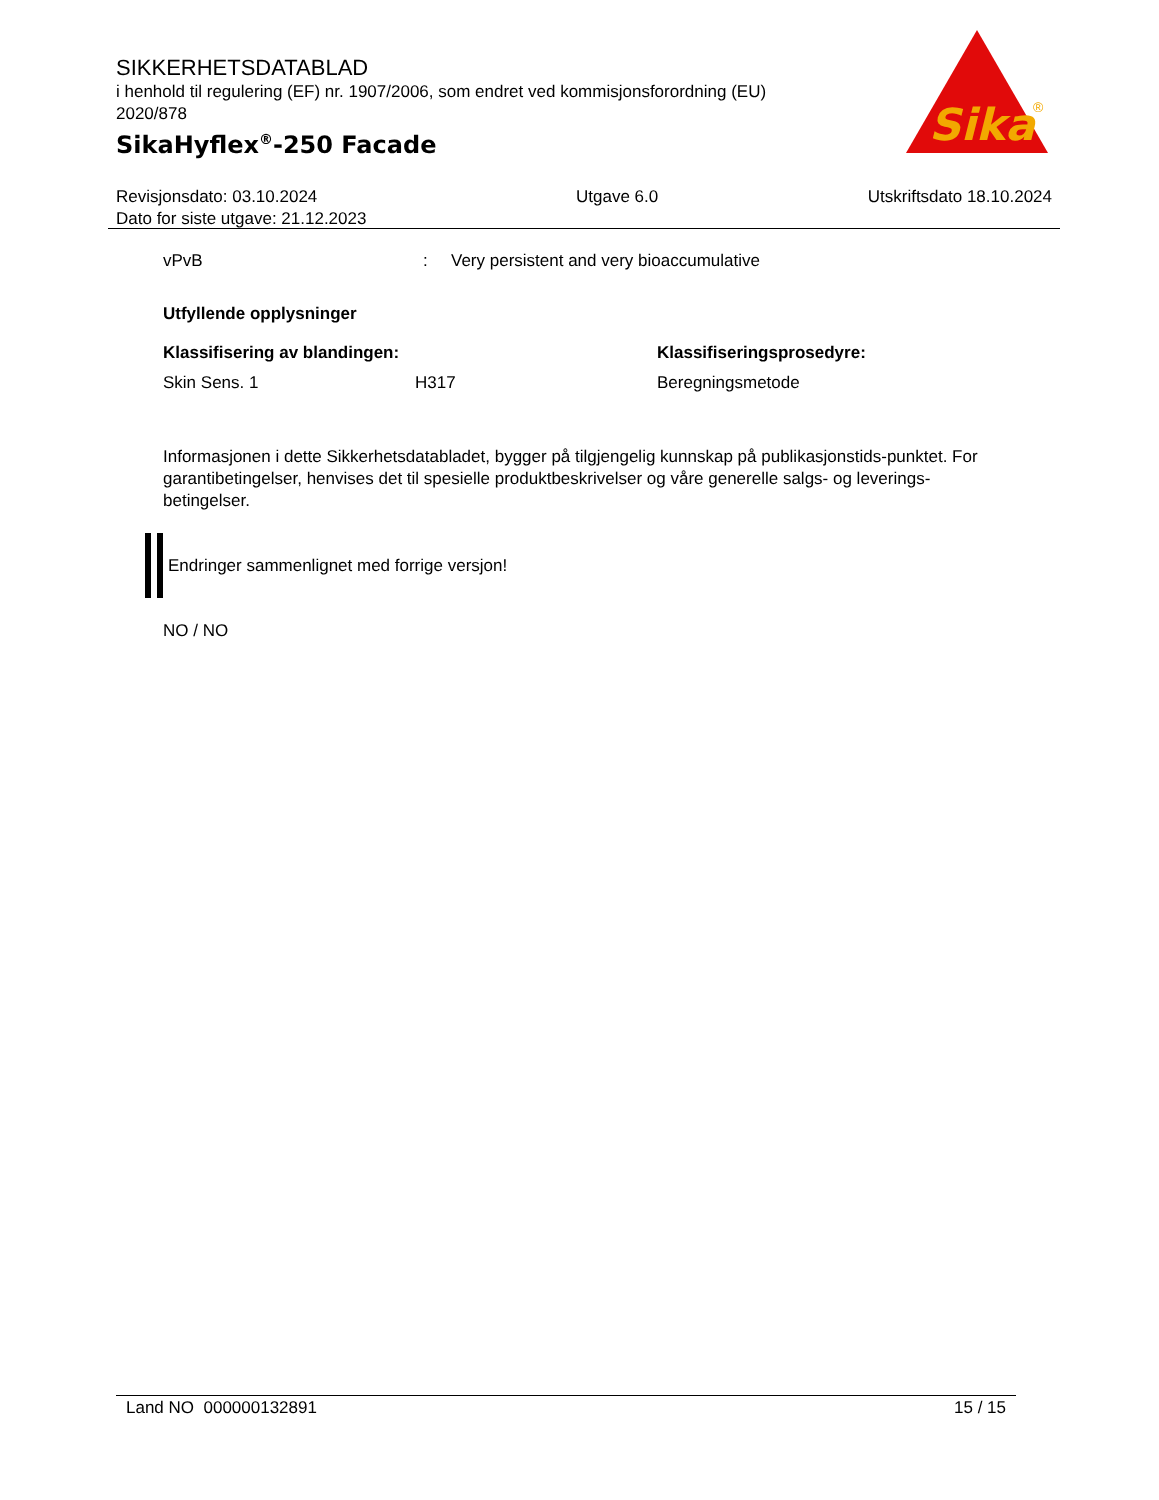SIKKERHETSDATABLAD
i henhold til regulering (EF) nr. 1907/2006, som endret ved kommisjonsforordning (EU) 2020/878
SikaHyflex<sup>®</sup>-250 Facade
Sika
®
Revisjonsdato: 03.10.2024
Dato for siste utgave: 21.12.2023
Utgave 6.0 Utskriftsdato 18.10.2024
vPvB: Very persistent and very bioaccumulative
Utfyllende opplysninger
Klassifisering av blandingen: Klassifiseringsprosedyre:
Skin Sens. 1 H317 Beregningsmetode
Informasjonen i dette Sikkerhetsdatabladet, bygger på tilgjengelig kunnskap på publikasjonstids-punktet. For garantibetingelser, henvises det til spesielle produktbeskrivelser og våre generelle salgs- og leverings- betingelser.
Endringer sammenlignet med forrige versjon!
NO / NO
Land NO 000000132891 15 / 15